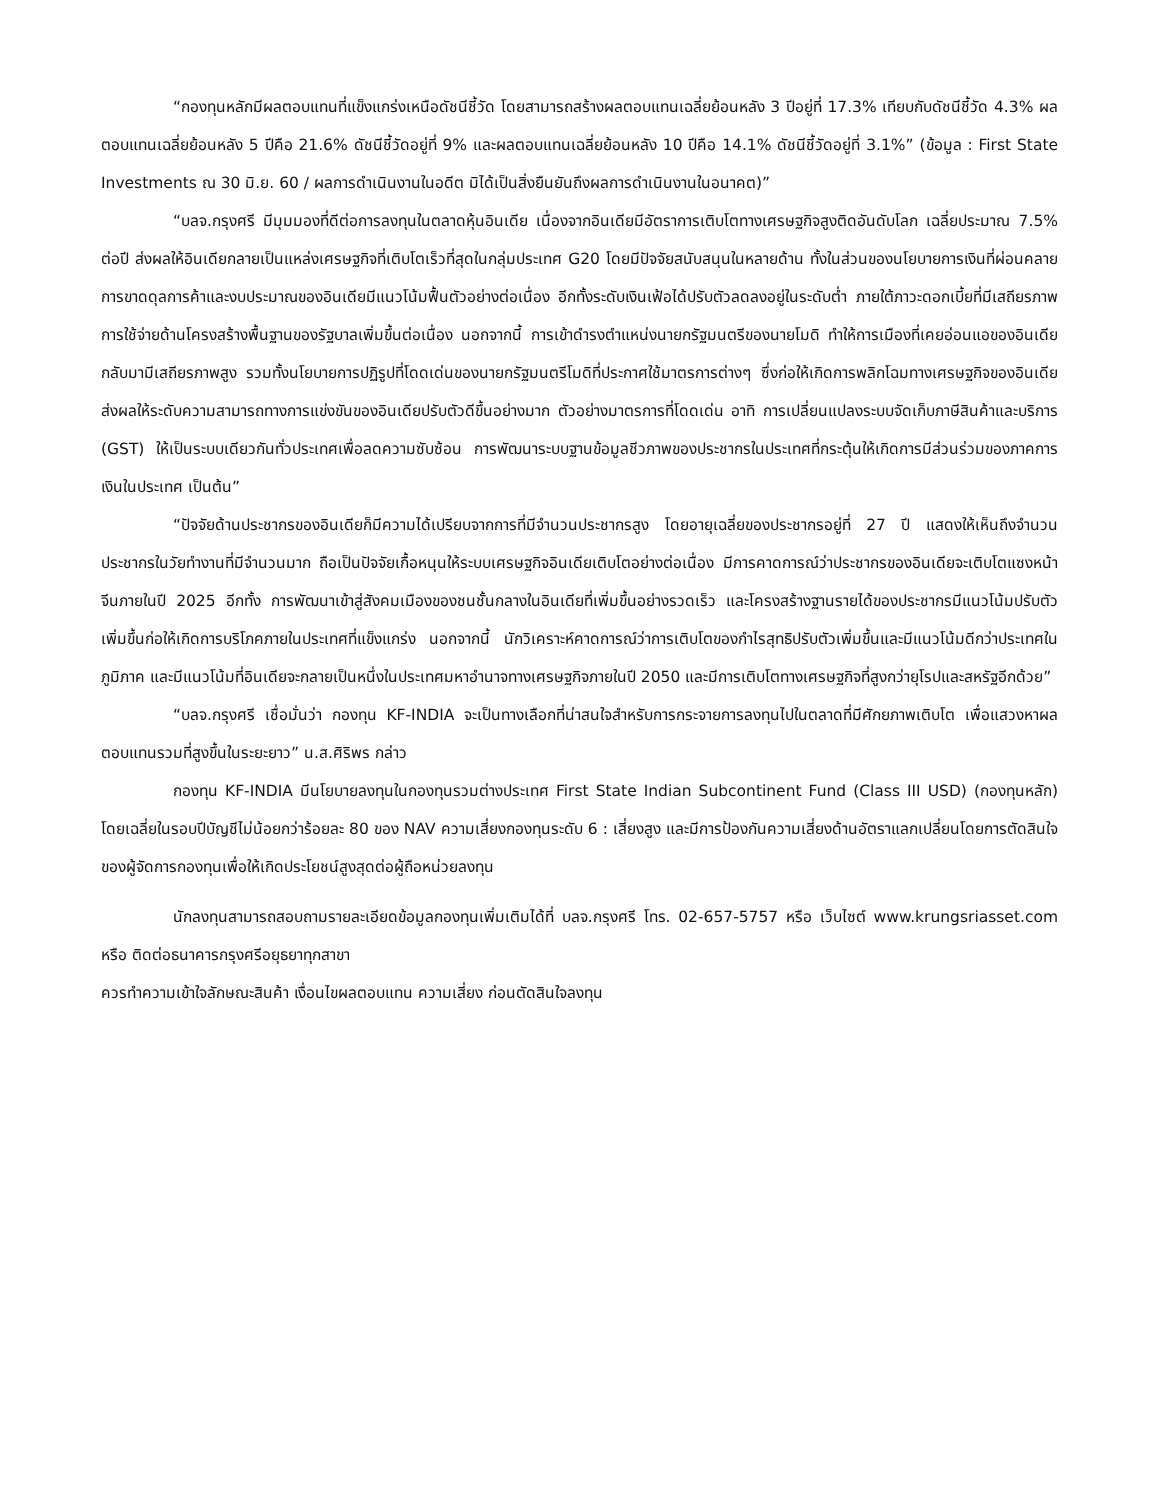“กองทุนหลักมีผลตอบแทนที่แข็งแกร่งเหนือดัชนีชี้วัด โดยสามารถสร้างผลตอบแทนเฉลี่ยย้อนหลัง 3 ปีอยู่ที่ 17.3% เทียบกับดัชนีชี้วัด 4.3% ผลตอบแทนเฉลี่ยย้อนหลัง 5 ปีคือ 21.6% ดัชนีชี้วัดอยู่ที่ 9% และผลตอบแทนเฉลี่ยย้อนหลัง 10 ปีคือ 14.1% ดัชนีชี้วัดอยู่ที่ 3.1%” (ข้อมูล : First State Investments ณ 30 มิ.ย. 60 / ผลการดำเนินงานในอดีต มิได้เป็นสิ่งยืนยันถึงผลการดำเนินงานในอนาคต)”
“บลจ.กรุงศรี มีมุมมองที่ดีต่อการลงทุนในตลาดหุ้นอินเดีย เนื่องจากอินเดียมีอัตราการเติบโตทางเศรษฐกิจสูงติดอันดับโลก เฉลี่ยประมาณ 7.5% ต่อปี ส่งผลให้อินเดียกลายเป็นแหล่งเศรษฐกิจที่เติบโตเร็วที่สุดในกลุ่มประเทศ G20 โดยมีปัจจัยสนับสนุนในหลายด้าน ทั้งในส่วนของนโยบายการเงินที่ผ่อนคลาย การขาดดุลการค้าและงบประมาณของอินเดียมีแนวโน้มฟื้นตัวอย่างต่อเนื่อง อีกทั้งระดับเงินเฟ้อได้ปรับตัวลดลงอยู่ในระดับต่ำ ภายใต้ภาวะดอกเบี้ยที่มีเสถียรภาพ การใช้จ่ายด้านโครงสร้างพื้นฐานของรัฐบาลเพิ่มขึ้นต่อเนื่อง นอกจากนี้ การเข้าดำรงตำแหน่งนายกรัฐมนตรีของนายโมดิ ทำให้การเมืองที่เคยอ่อนแอของอินเดียกลับมามีเสถียรภาพสูง รวมทั้งนโยบายการปฏิรูปที่โดดเด่นของนายกรัฐมนตรีโมดิที่ประกาศใช้มาตรการต่างๆ ซึ่งก่อให้เกิดการพลิกโฉมทางเศรษฐกิจของอินเดีย ส่งผลให้ระดับความสามารถทางการแข่งขันของอินเดียปรับตัวดีขึ้นอย่างมาก ตัวอย่างมาตรการที่โดดเด่น อาทิ การเปลี่ยนแปลงระบบจัดเก็บภาษีสินค้าและบริการ (GST) ให้เป็นระบบเดียวกันทั่วประเทศเพื่อลดความซับซ้อน การพัฒนาระบบฐานข้อมูลชีวภาพของประชากรในประเทศที่กระตุ้นให้เกิดการมีส่วนร่วมของภาคการเงินในประเทศ เป็นต้น”
“ปัจจัยด้านประชากรของอินเดียก็มีความได้เปรียบจากการที่มีจำนวนประชากรสูง โดยอายุเฉลี่ยของประชากรอยู่ที่ 27 ปี แสดงให้เห็นถึงจำนวนประชากรในวัยทำงานที่มีจำนวนมาก ถือเป็นปัจจัยเกื้อหนุนให้ระบบเศรษฐกิจอินเดียเติบโตอย่างต่อเนื่อง มีการคาดการณ์ว่าประชากรของอินเดียจะเติบโตแซงหน้าจีนภายในปี 2025 อีกทั้ง การพัฒนาเข้าสู่สังคมเมืองของชนชั้นกลางในอินเดียที่เพิ่มขึ้นอย่างรวดเร็ว และโครงสร้างฐานรายได้ของประชากรมีแนวโน้มปรับตัวเพิ่มขึ้นก่อให้เกิดการบริโภคภายในประเทศที่แข็งแกร่ง นอกจากนี้ นักวิเคราะห์คาดการณ์ว่าการเติบโตของกำไรสุทธิปรับตัวเพิ่มขึ้นและมีแนวโน้มดีกว่าประเทศในภูมิภาค และมีแนวโน้มที่อินเดียจะกลายเป็นหนึ่งในประเทศมหาอำนาจทางเศรษฐกิจภายในปี 2050 และมีการเติบโตทางเศรษฐกิจที่สูงกว่ายุโรปและสหรัฐอีกด้วย”
“บลจ.กรุงศรี เชื่อมั่นว่า กองทุน KF-INDIA จะเป็นทางเลือกที่น่าสนใจสำหรับการกระจายการลงทุนไปในตลาดที่มีศักยภาพเติบโต เพื่อแสวงหาผลตอบแทนรวมที่สูงขึ้นในระยะยาว” น.ส.ศิริพร กล่าว
กองทุน KF-INDIA มีนโยบายลงทุนในกองทุนรวมต่างประเทศ First State Indian Subcontinent Fund (Class III USD) (กองทุนหลัก) โดยเฉลี่ยในรอบปีบัญชีไม่น้อยกว่าร้อยละ 80 ของ NAV ความเสี่ยงกองทุนระดับ 6 : เสี่ยงสูง และมีการป้องกันความเสี่ยงด้านอัตราแลกเปลี่ยนโดยการตัดสินใจของผู้จัดการกองทุนเพื่อให้เกิดประโยชน์สูงสุดต่อผู้ถือหน่วยลงทุน
นักลงทุนสามารถสอบถามรายละเอียดข้อมูลกองทุนเพิ่มเติมได้ที่ บลจ.กรุงศรี โทร. 02-657-5757 หรือ เว็บไซต์ www.krungsriasset.com หรือ ติดต่อธนาคารกรุงศรีอยุธยาทุกสาขา
ควรทำความเข้าใจลักษณะสินค้า เงื่อนไขผลตอบแทน ความเสี่ยง ก่อนตัดสินใจลงทุน